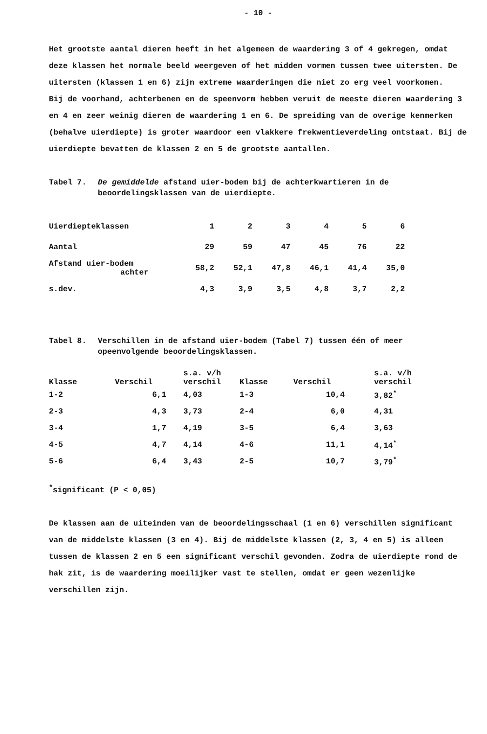- 10 -
Het grootste aantal dieren heeft in het algemeen de waardering 3 of 4 gekregen, omdat deze klassen het normale beeld weergeven of het midden vormen tussen twee uitersten. De uitersten (klassen 1 en 6) zijn extreme waarderingen die niet zo erg veel voorkomen.
Bij de voorhand, achterbenen en de speenvorm hebben veruit de meeste dieren waardering 3 en 4 en zeer weinig dieren de waardering 1 en 6. De spreiding van de overige kenmerken (behalve uierdiepte) is groter waardoor een vlakkere frekwentieverdeling ontstaat. Bij de uierdiepte bevatten de klassen 2 en 5 de grootste aantallen.
Tabel 7. De gemiddelde afstand uier-bodem bij de achterkwartieren in de beoordelingsklassen van de uierdiepte.
| Uierdiepteklassen | 1 | 2 | 3 | 4 | 5 | 6 |
| Aantal | 29 | 59 | 47 | 45 | 76 | 22 |
| Afstand uier-bodem achter | 58,2 | 52,1 | 47,8 | 46,1 | 41,4 | 35,0 |
| s.dev. | 4,3 | 3,9 | 3,5 | 4,8 | 3,7 | 2,2 |
Tabel 8. Verschillen in de afstand uier-bodem (Tabel 7) tussen één of meer opeenvolgende beoordelingsklassen.
| Klasse | Verschil | s.a. v/h verschil | Klasse | Verschil | s.a. v/h verschil |
| --- | --- | --- | --- | --- | --- |
| 1-2 | 6,1 | 4,03 | 1-3 | 10,4 | 3,82<sup>*</sup> |
| 2-3 | 4,3 | 3,73 | 2-4 | 6,0 | 4,31 |
| 3-4 | 1,7 | 4,19 | 3-5 | 6,4 | 3,63 |
| 4-5 | 4,7 | 4,14 | 4-6 | 11,1 | 4,14<sup>*</sup> |
| 5-6 | 6,4 | 3,43 | 2-5 | 10,7 | 3,79<sup>*</sup> |
<sup>*</sup> significant (P < 0,05)
De klassen aan de uiteinden van de beoordelingsschaal (1 en 6) verschillen significant van de middelste klassen (3 en 4). Bij de middelste klassen (2, 3, 4 en 5) is alleen tussen de klassen 2 en 5 een significant verschil gevonden. Zodra de uierdiepte rond de hak zit, is de waardering moeilijker vast te stellen, omdat er geen wezenlijke verschillen zijn.